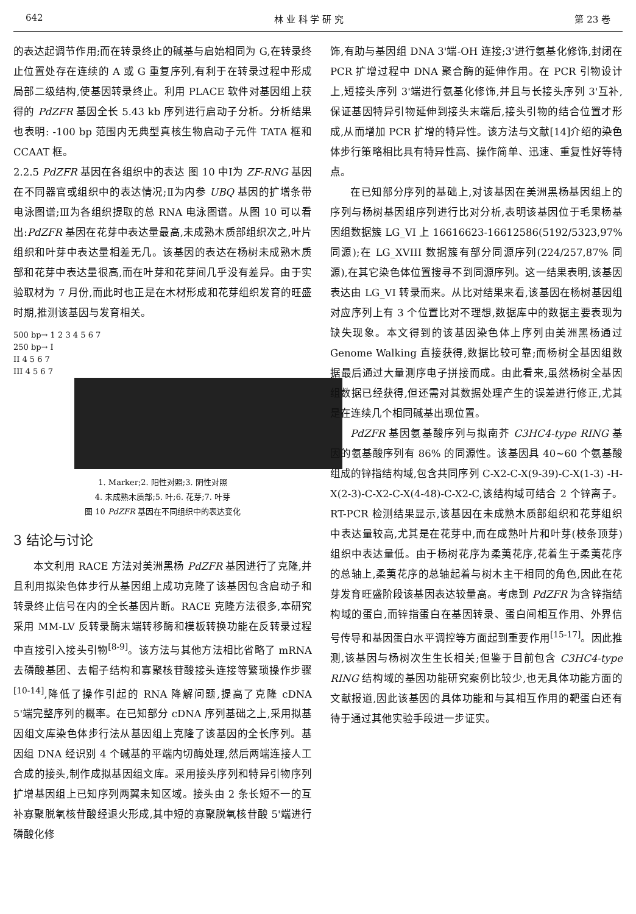642 林 业 科 学 研 究 第 23 卷
的表达起调节作用;而在转录终止的碱基与启始相同为 G,在转录终止位置处存在连续的 A 或 G 重复序列,有利于在转录过程中形成局部二级结构,使基因转录终止。利用 PLACE 软件对基因组上获得的 PdZFR 基因全长 5.43 kb 序列进行启动子分析。分析结果也表明: -100 bp 范围内无典型真核生物启动子元件 TATA 框和 CCAAT 框。
2.2.5 PdZFR 基因在各组织中的表达 图 10 中Ⅰ为 ZF-RNG 基因在不同器官或组织中的表达情况;Ⅱ为内参 UBQ 基因的扩增条带电泳图谱;Ⅲ为各组织提取的总 RNA 电泳图谱。从图 10 可以看出:PdZFR 基因在花芽中表达量最高,未成熟木质部组织次之,叶片组织和叶芽中表达量相差无几。该基因的表达在杨树未成熟木质部和花芽中表达量很高,而在叶芽和花芽间几乎没有差异。由于实验取材为 7 月份,而此时也正是在木材形成和花芽组织发育的旺盛时期,推测该基因与发育相关。
500 bp→ 1 2 3 4 5 6 7
250 bp→ I
II 4 5 6 7
III 4 5 6 7
1. Marker;2. 阳性对照;3. 阴性对照
4. 未成熟木质部;5. 叶;6. 花芽;7. 叶芽
图 10 PdZFR 基因在不同组织中的表达变化
3 结论与讨论
本文利用 RACE 方法对美洲黑杨 PdZFR 基因进行了克隆,并且利用拟染色体步行从基因组上成功克隆了该基因包含启动子和转录终止信号在内的全长基因片断。RACE 克隆方法很多,本研究采用 MM-LV 反转录酶末端转移酶和模板转换功能在反转录过程中直接引入接头引物<sup>[8-9]</sup>。该方法与其他方法相比省略了 mRNA 去磷酸基团、去帽子结构和寡聚核苷酸接头连接等繁琐操作步骤<sup>[10-14]</sup>,降低了操作引起的 RNA 降解问题,提高了克隆 cDNA 5'端完整序列的概率。在已知部分 cDNA 序列基础之上,采用拟基因组文库染色体步行法从基因组上克隆了该基因的全长序列。基因组 DNA 经识别 4 个碱基的平端内切酶处理,然后两端连接人工合成的接头,制作成拟基因组文库。采用接头序列和特异引物序列扩增基因组上已知序列两翼未知区域。接头由 2 条长短不一的互补寡聚脱氧核苷酸经退火形成,其中短的寡聚脱氧核苷酸 5'端进行磷酸化修
饰,有助与基因组 DNA 3'端-OH 连接;3'进行氨基化修饰,封闭在 PCR 扩增过程中 DNA 聚合酶的延伸作用。在 PCR 引物设计上,短接头序列 3'端进行氨基化修饰,并且与长接头序列 3'互补,保证基因特异引物延伸到接头末端后,接头引物的结合位置才形成,从而增加 PCR 扩增的特异性。该方法与文献[14]介绍的染色体步行策略相比具有特异性高、操作简单、迅速、重复性好等特点。
在已知部分序列的基础上,对该基因在美洲黑杨基因组上的序列与杨树基因组序列进行比对分析,表明该基因位于毛果杨基因组数据簇 LG_VI 上 16616623-16612586(5192/5323,97% 同源);在 LG_XVIII 数据簇有部分同源序列(224/257,87% 同源),在其它染色体位置搜寻不到同源序列。这一结果表明,该基因表达由 LG_VI 转录而来。从比对结果来看,该基因在杨树基因组对应序列上有 3 个位置比对不理想,数据库中的数据主要表现为缺失现象。本文得到的该基因染色体上序列由美洲黑杨通过 Genome Walking 直接获得,数据比较可靠;而杨树全基因组数据最后通过大量测序电子拼接而成。由此看来,虽然杨树全基因组数据已经获得,但还需对其数据处理产生的误差进行修正,尤其是在连续几个相同碱基出现位置。
PdZFR 基因氨基酸序列与拟南芥 C3HC4-type RING 基因的氨基酸序列有 86% 的同源性。该基因具 40~60 个氨基酸组成的锌指结构域,包含共同序列 C-X2-C-X(9-39)-C-X(1-3) -H-X(2-3)-C-X2-C-X(4-48)-C-X2-C,该结构域可结合 2 个锌离子。RT-PCR 检测结果显示,该基因在未成熟木质部组织和花芽组织中表达量较高,尤其是在花芽中,而在成熟叶片和叶芽(枝条顶芽)组织中表达量低。由于杨树花序为柔荑花序,花着生于柔荑花序的总轴上,柔荑花序的总轴起着与树木主干相同的角色,因此在花芽发育旺盛阶段该基因表达较量高。考虑到 PdZFR 为含锌指结构域的蛋白,而锌指蛋白在基因转录、蛋白间相互作用、外界信号传导和基因蛋白水平调控等方面起到重要作用<sup>[15-17]</sup>。因此推测,该基因与杨树次生生长相关;但鉴于目前包含 C3HC4-type RING 结构域的基因功能研究案例比较少,也无具体功能方面的文献报道,因此该基因的具体功能和与其相互作用的靶蛋白还有待于通过其他实验手段进一步证实。